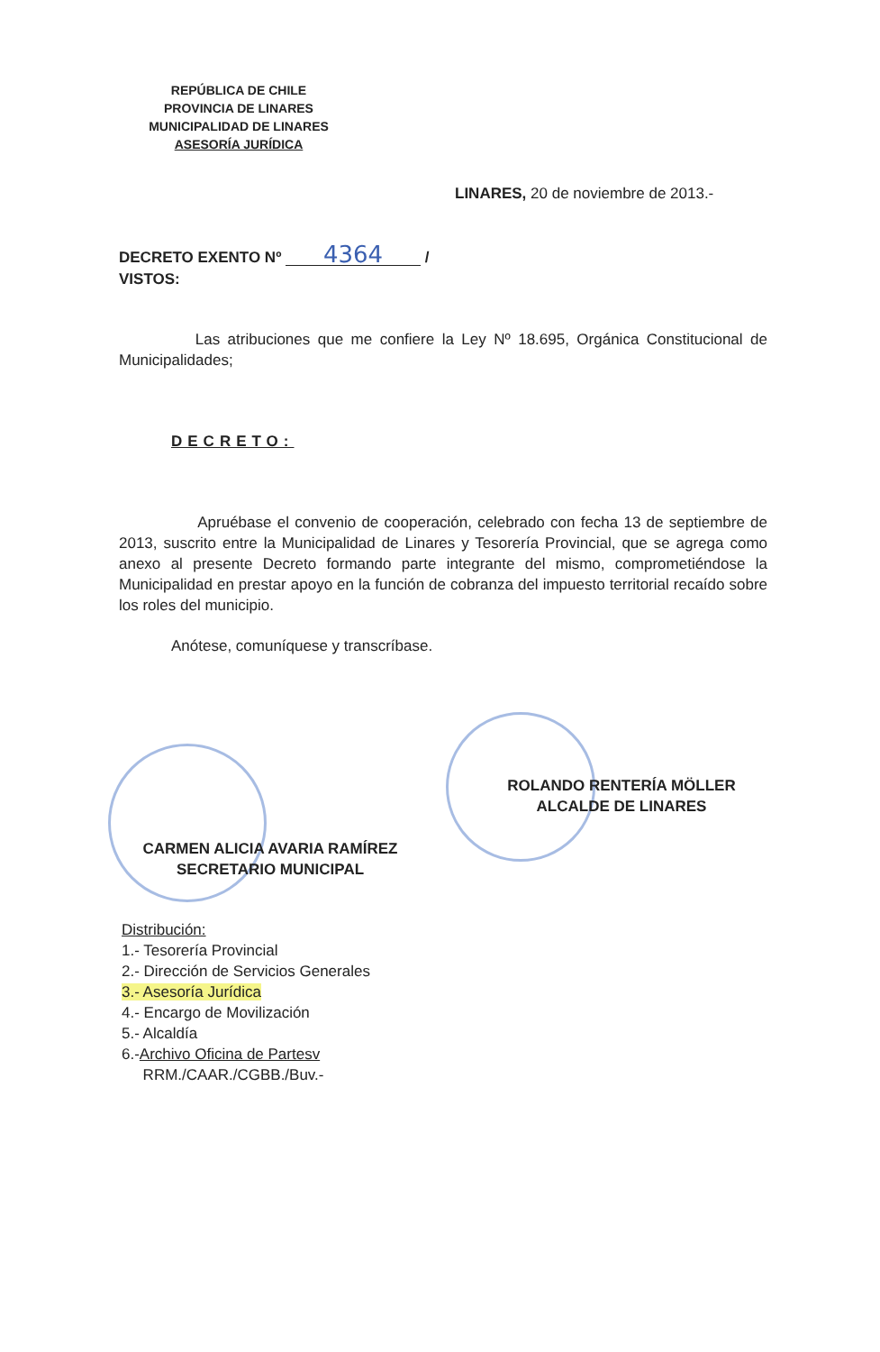REPÚBLICA DE CHILE
PROVINCIA DE LINARES
MUNICIPALIDAD DE LINARES
ASESORÍA JURÍDICA
LINARES, 20 de noviembre de 2013.-
DECRETO EXENTO Nº 4364 /
VISTOS:
Las atribuciones que me confiere la Ley Nº 18.695, Orgánica Constitucional de Municipalidades;
DECRETO:
Apruébase el convenio de cooperación, celebrado con fecha 13 de septiembre de 2013, suscrito entre la Municipalidad de Linares y Tesorería Provincial, que se agrega como anexo al presente Decreto formando parte integrante del mismo, comprometiéndose la Municipalidad en prestar apoyo en la función de cobranza del impuesto territorial recaído sobre los roles del municipio.
Anótese, comuníquese y transcríbase.
ROLANDO RENTERÍA MÖLLER
ALCALDE DE LINARES
CARMEN ALICIA AVARIA RAMÍREZ
SECRETARIO MUNICIPAL
Distribución:
1.- Tesorería Provincial
2.- Dirección de Servicios Generales
3.- Asesoría Jurídica
4.- Encargo de Movilización
5.- Alcaldía
6.-Archivo Oficina de Partesv
RRM./CAAR./CGBB./Buv.-